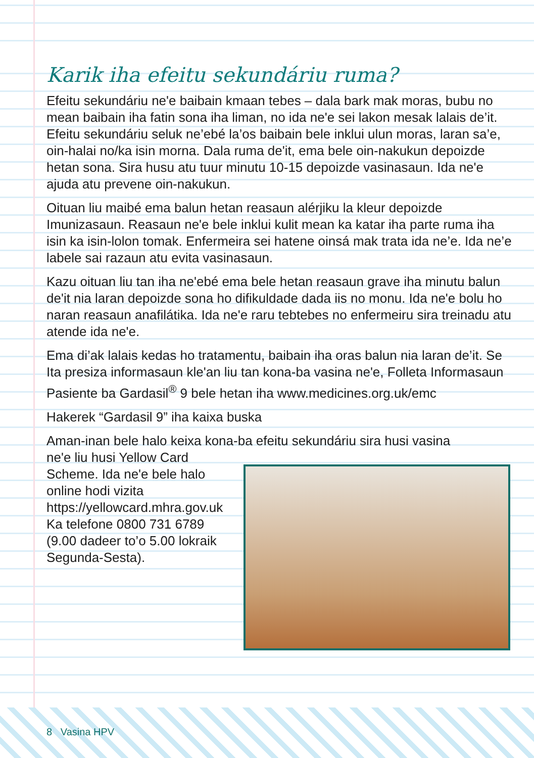Karik iha efeitu sekundáriu ruma?
Efeitu sekundáriu ne'e baibain kmaan tebes – dala bark mak moras, bubu no mean baibain iha fatin sona iha liman, no ida ne'e sei lakon mesak lalais de’it. Efeitu sekundáriu seluk ne’ebé la’os baibain bele inklui ulun moras, laran sa’e, oin-halai no/ka isin morna. Dala ruma de'it, ema bele oin-nakukun depoizde hetan sona. Sira husu atu tuur minutu 10-15 depoizde vasinasaun. Ida ne'e ajuda atu prevene oin-nakukun.
Oituan liu maibé ema balun hetan reasaun alérjiku la kleur depoizde Imunizasaun. Reasaun ne'e bele inklui kulit mean ka katar iha parte ruma iha isin ka isin-lolon tomak. Enfermeira sei hatene oinsá mak trata ida ne’e. Ida ne’e labele sai razaun atu evita vasinasaun.
Kazu oituan liu tan iha ne'ebé ema bele hetan reasaun grave iha minutu balun de'it nia laran depoizde sona ho difikuldade dada iis no monu. Ida ne'e bolu ho naran reasaun anafilátika. Ida ne'e raru tebtebes no enfermeiru sira treinadu atu atende ida ne'e.
Ema di’ak lalais kedas ho tratamentu, baibain iha oras balun nia laran de’it. Se Ita presiza informasaun kle'an liu tan kona-ba vasina ne'e, Folleta Informasaun Pasiente ba Gardasil<sup>®</sup> 9 bele hetan iha www.medicines.org.uk/emc
Hakerek “Gardasil 9” iha kaixa buska
Aman-inan bele halo keixa kona-ba efeitu sekundáriu sira husi vasina
ne'e liu husi Yellow Card Scheme. Ida ne'e bele halo online hodi vizita https://yellowcard.mhra.gov.uk Ka telefone 0800 731 6789 (9.00 dadeer to’o 5.00 lokraik Segunda-Sesta).
8 Vasina HPV